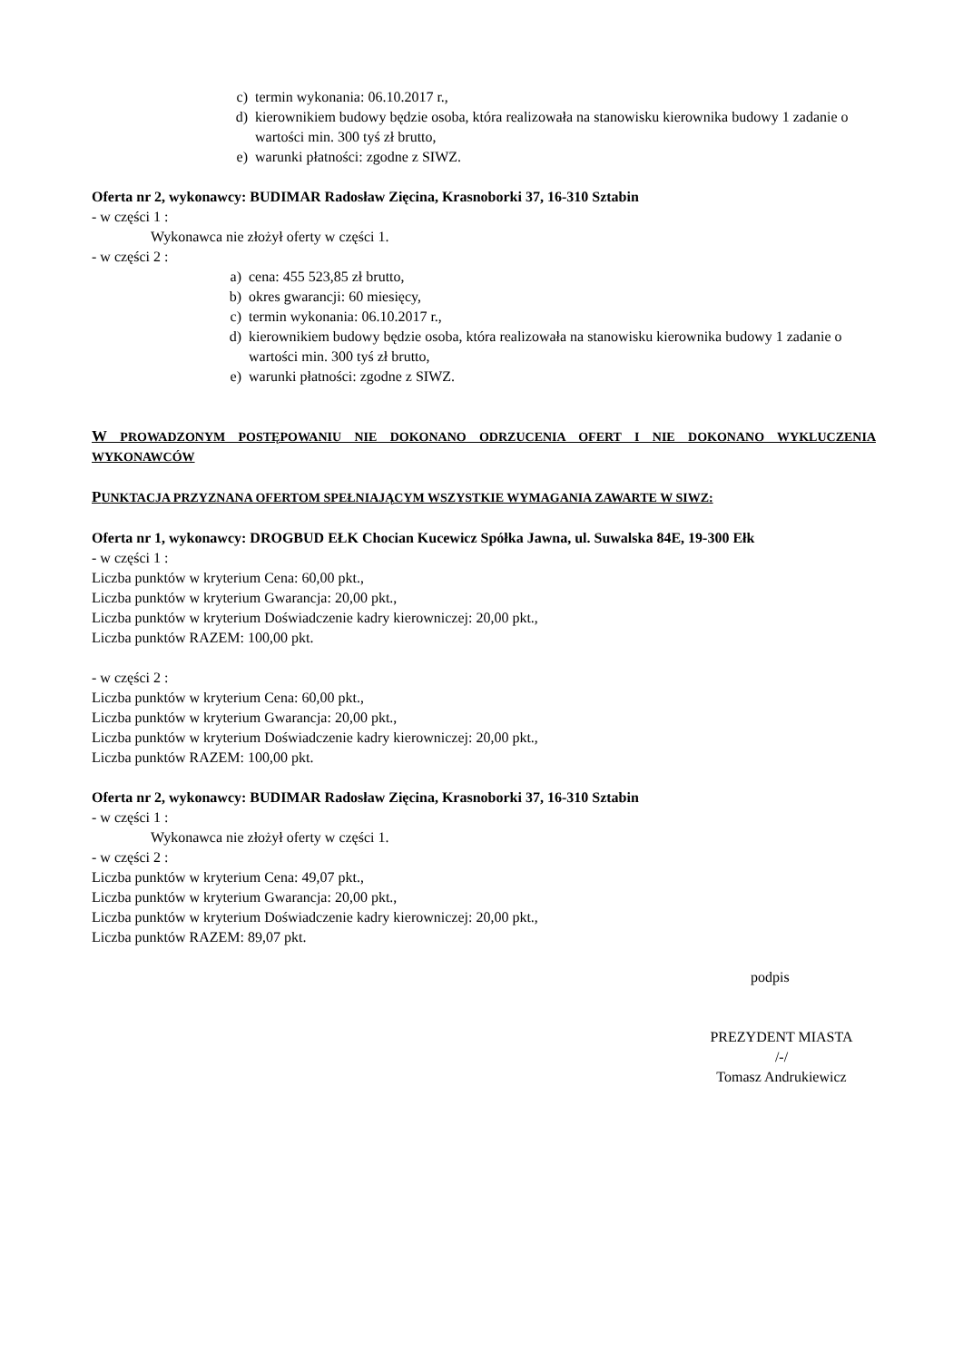c) termin wykonania: 06.10.2017 r.,
d) kierownikiem budowy będzie osoba, która realizowała na stanowisku kierownika budowy 1 zadanie o wartości min. 300 tyś zł brutto,
e) warunki płatności: zgodne z SIWZ.
Oferta nr 2, wykonawcy: BUDIMAR Radosław Zięcina, Krasnoborki 37, 16-310 Sztabin
- w części 1 :
Wykonawca nie złożył oferty w części 1.
- w części 2 :
a) cena: 455 523,85 zł brutto,
b) okres gwarancji: 60 miesięcy,
c) termin wykonania: 06.10.2017 r.,
d) kierownikiem budowy będzie osoba, która realizowała na stanowisku kierownika budowy 1 zadanie o wartości min. 300 tyś zł brutto,
e) warunki płatności: zgodne z SIWZ.
W PROWADZONYM POSTĘPOWANIU NIE DOKONANO ODRZUCENIA OFERT I NIE DOKONANO WYKLUCZENIA WYKONAWCÓW
PUNKTACJA PRZYZNANA OFERTOM SPEŁNIAJĄCYM WSZYSTKIE WYMAGANIA ZAWARTE W SIWZ:
Oferta nr 1, wykonawcy: DROGBUD EŁK Chocian Kucewicz Spółka Jawna, ul. Suwalska 84E, 19-300 Ełk
- w części 1 :
Liczba punktów w kryterium Cena: 60,00 pkt.,
Liczba punktów w kryterium Gwarancja: 20,00 pkt.,
Liczba punktów w kryterium Doświadczenie kadry kierowniczej: 20,00 pkt.,
Liczba punktów RAZEM: 100,00 pkt.
- w części 2 :
Liczba punktów w kryterium Cena: 60,00 pkt.,
Liczba punktów w kryterium Gwarancja: 20,00 pkt.,
Liczba punktów w kryterium Doświadczenie kadry kierowniczej: 20,00 pkt.,
Liczba punktów RAZEM: 100,00 pkt.
Oferta nr 2, wykonawcy: BUDIMAR Radosław Zięcina, Krasnoborki 37, 16-310 Sztabin
- w części 1 :
Wykonawca nie złożył oferty w części 1.
- w części 2 :
Liczba punktów w kryterium Cena: 49,07 pkt.,
Liczba punktów w kryterium Gwarancja: 20,00 pkt.,
Liczba punktów w kryterium Doświadczenie kadry kierowniczej: 20,00 pkt.,
Liczba punktów RAZEM: 89,07 pkt.
podpis
PREZYDENT MIASTA
/-/
Tomasz Andrukiewicz